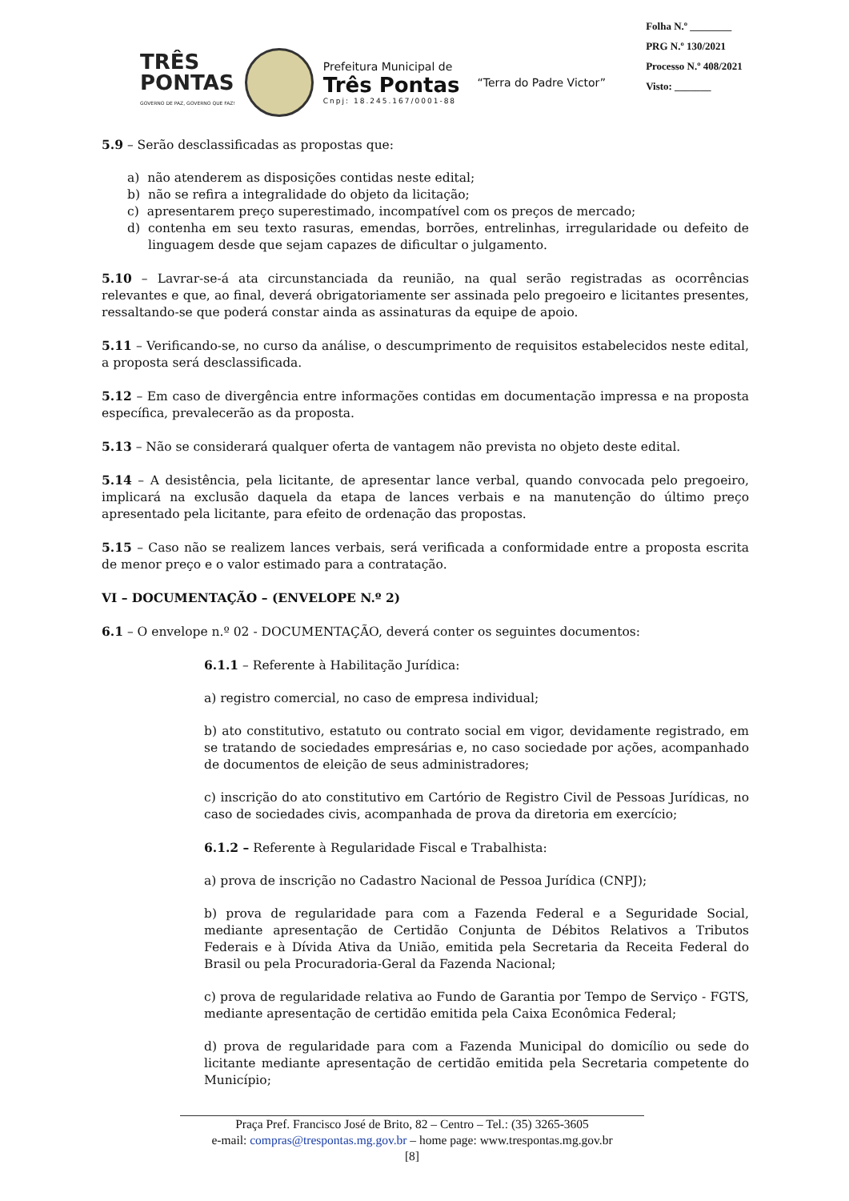TRÊS
PONTAS
GOVERNO DE PAZ, GOVERNO QUE FAZ!
Prefeitura Municipal de
Três Pontas
Cnpj: 18.245.167/0001-88
“Terra do Padre Victor”
Folha N.º ________
PRG N.º 130/2021
Processo N.º 408/2021
Visto: _______
5.9 – Serão desclassificadas as propostas que:
a) não atenderem as disposições contidas neste edital;
b) não se refira a integralidade do objeto da licitação;
c) apresentarem preço superestimado, incompatível com os preços de mercado;
d) contenha em seu texto rasuras, emendas, borrões, entrelinhas, irregularidade ou defeito de linguagem desde que sejam capazes de dificultar o julgamento.
5.10 – Lavrar-se-á ata circunstanciada da reunião, na qual serão registradas as ocorrências relevantes e que, ao final, deverá obrigatoriamente ser assinada pelo pregoeiro e licitantes presentes, ressaltando-se que poderá constar ainda as assinaturas da equipe de apoio.
5.11 – Verificando-se, no curso da análise, o descumprimento de requisitos estabelecidos neste edital, a proposta será desclassificada.
5.12 – Em caso de divergência entre informações contidas em documentação impressa e na proposta específica, prevalecerão as da proposta.
5.13 – Não se considerará qualquer oferta de vantagem não prevista no objeto deste edital.
5.14 – A desistência, pela licitante, de apresentar lance verbal, quando convocada pelo pregoeiro, implicará na exclusão daquela da etapa de lances verbais e na manutenção do último preço apresentado pela licitante, para efeito de ordenação das propostas.
5.15 – Caso não se realizem lances verbais, será verificada a conformidade entre a proposta escrita de menor preço e o valor estimado para a contratação.
VI – DOCUMENTAÇÃO – (ENVELOPE N.º 2)
6.1 – O envelope n.º 02 - DOCUMENTAÇÃO, deverá conter os seguintes documentos:
6.1.1 – Referente à Habilitação Jurídica:
a) registro comercial, no caso de empresa individual;
b) ato constitutivo, estatuto ou contrato social em vigor, devidamente registrado, em se tratando de sociedades empresárias e, no caso sociedade por ações, acompanhado de documentos de eleição de seus administradores;
c) inscrição do ato constitutivo em Cartório de Registro Civil de Pessoas Jurídicas, no caso de sociedades civis, acompanhada de prova da diretoria em exercício;
6.1.2 – Referente à Regularidade Fiscal e Trabalhista:
a) prova de inscrição no Cadastro Nacional de Pessoa Jurídica (CNPJ);
b) prova de regularidade para com a Fazenda Federal e a Seguridade Social, mediante apresentação de Certidão Conjunta de Débitos Relativos a Tributos Federais e à Dívida Ativa da União, emitida pela Secretaria da Receita Federal do Brasil ou pela Procuradoria-Geral da Fazenda Nacional;
c) prova de regularidade relativa ao Fundo de Garantia por Tempo de Serviço - FGTS, mediante apresentação de certidão emitida pela Caixa Econômica Federal;
d) prova de regularidade para com a Fazenda Municipal do domicílio ou sede do licitante mediante apresentação de certidão emitida pela Secretaria competente do Município;
Praça Pref. Francisco José de Brito, 82 – Centro – Tel.: (35) 3265-3605
e-mail: compras@trespontas.mg.gov.br – home page: www.trespontas.mg.gov.br
[8]